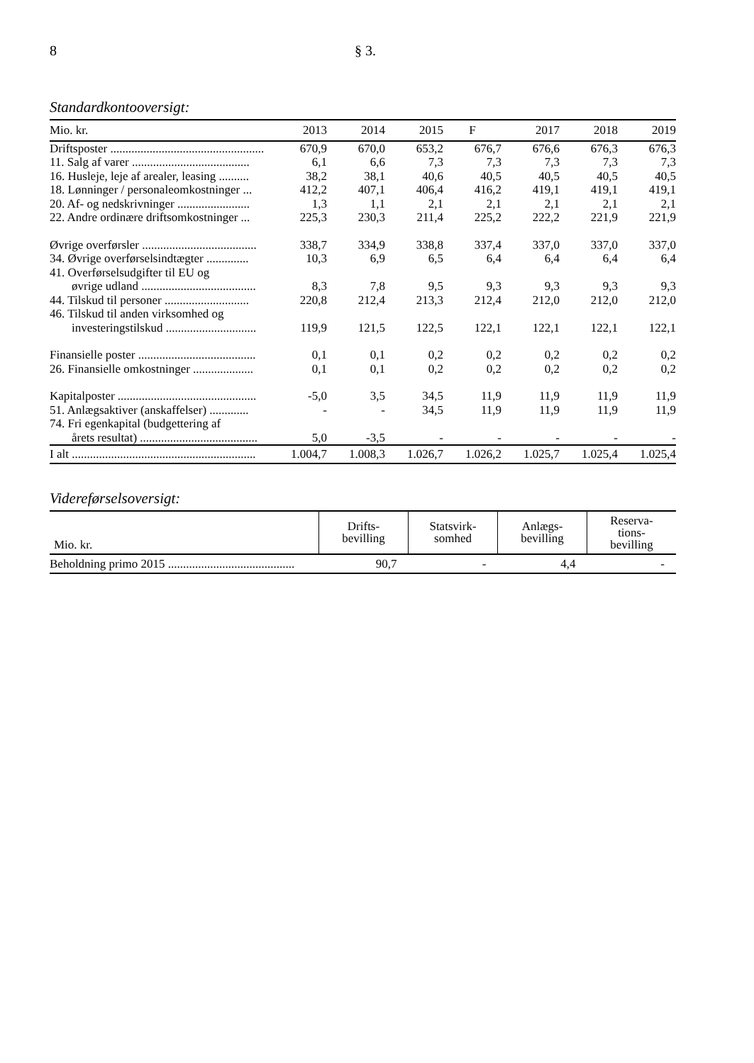8 § 3.
Standardkontooversigt:
| Mio. kr. | 2013 | 2014 | 2015 | F | 2017 | 2018 | 2019 |
| --- | --- | --- | --- | --- | --- | --- | --- |
| Driftsposter ................................................... | 670,9 | 670,0 | 653,2 | 676,7 | 676,6 | 676,3 | 676,3 |
| 11. Salg af varer ....................................... | 6,1 | 6,6 | 7,3 | 7,3 | 7,3 | 7,3 | 7,3 |
| 16. Husleje, leje af arealer, leasing .......... | 38,2 | 38,1 | 40,6 | 40,5 | 40,5 | 40,5 | 40,5 |
| 18. Lønninger / personaleomkostninger ... | 412,2 | 407,1 | 406,4 | 416,2 | 419,1 | 419,1 | 419,1 |
| 20. Af- og nedskrivninger ........................ | 1,3 | 1,1 | 2,1 | 2,1 | 2,1 | 2,1 | 2,1 |
| 22. Andre ordinære driftsomkostninger ... | 225,3 | 230,3 | 211,4 | 225,2 | 222,2 | 221,9 | 221,9 |
| Øvrige overførsler ...................................... | 338,7 | 334,9 | 338,8 | 337,4 | 337,0 | 337,0 | 337,0 |
| 34. Øvrige overførselsindtægter .............. | 10,3 | 6,9 | 6,5 | 6,4 | 6,4 | 6,4 | 6,4 |
| 41. Overførselsudgifter til EU og | | | | | | | |
| øvrige udland ...................................... | 8,3 | 7,8 | 9,5 | 9,3 | 9,3 | 9,3 | 9,3 |
| 44. Tilskud til personer ............................ | 220,8 | 212,4 | 213,3 | 212,4 | 212,0 | 212,0 | 212,0 |
| 46. Tilskud til anden virksomhed og | | | | | | | |
| investeringstilskud .............................. | 119,9 | 121,5 | 122,5 | 122,1 | 122,1 | 122,1 | 122,1 |
| Finansielle poster ....................................... | 0,1 | 0,1 | 0,2 | 0,2 | 0,2 | 0,2 | 0,2 |
| 26. Finansielle omkostninger .................... | 0,1 | 0,1 | 0,2 | 0,2 | 0,2 | 0,2 | 0,2 |
| Kapitalposter .............................................. | -5,0 | 3,5 | 34,5 | 11,9 | 11,9 | 11,9 | 11,9 |
| 51. Anlægsaktiver (anskaffelser) ............. | - | - | 34,5 | 11,9 | 11,9 | 11,9 | 11,9 |
| 74. Fri egenkapital (budgettering af | | | | | | | |
| årets resultat) ....................................... | 5,0 | -3,5 | - | - | - | - | - |
| I alt ............................................................. | 1.004,7 | 1.008,3 | 1.026,7 | 1.026,2 | 1.025,7 | 1.025,4 | 1.025,4 |
Videreførselsoversigt:
| Mio. kr. | Drifts- bevilling | Statsvirk- somhed | Anlægs- bevilling | Reserva- tions- bevilling |
| --- | --- | --- | --- | --- |
| Beholdning primo 2015 .......................................... | 90,7 | - | 4,4 | - |